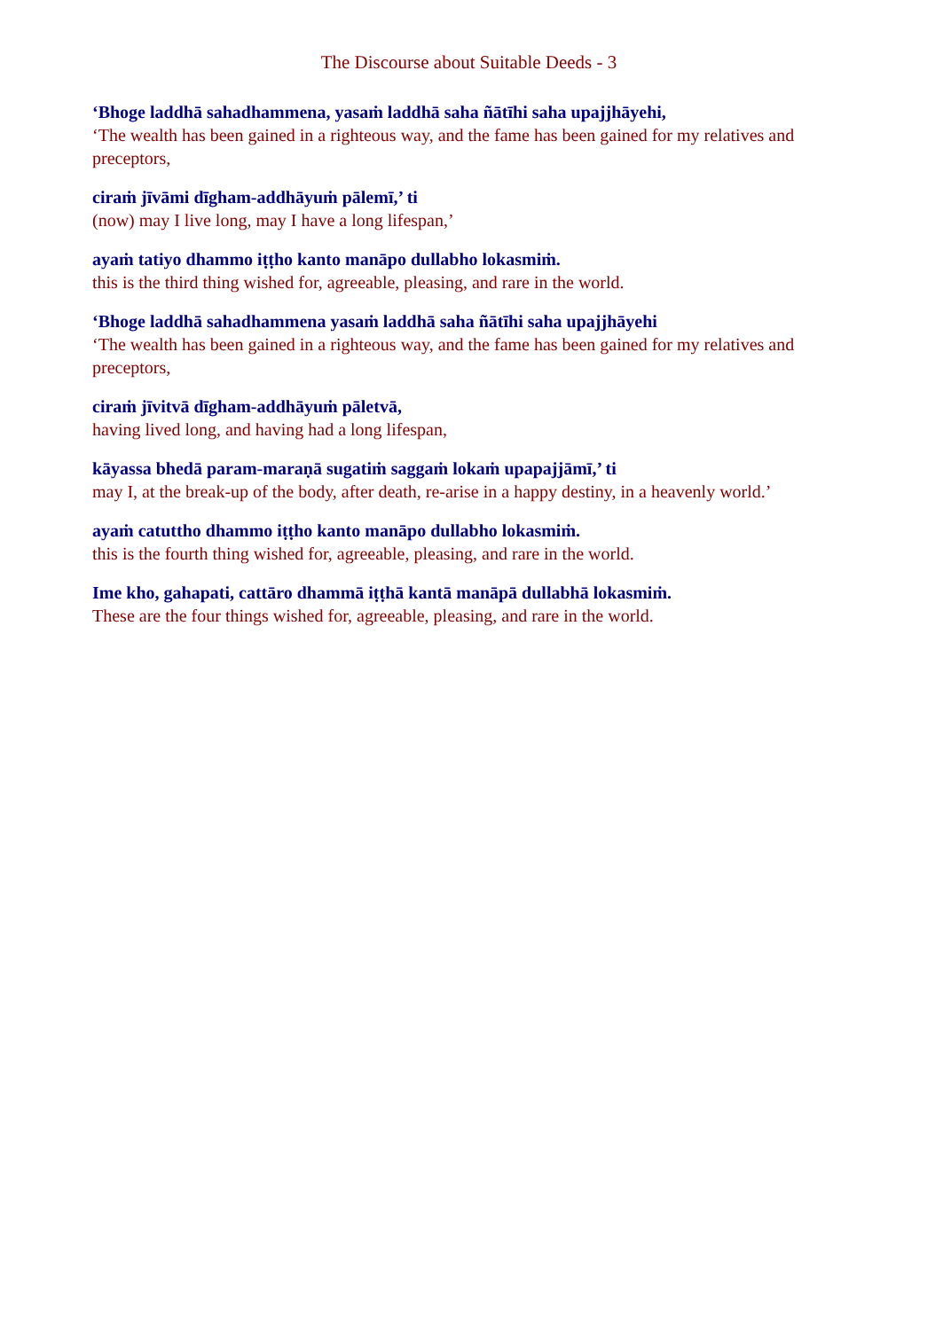The Discourse about Suitable Deeds - 3
‘Bhoge laddhā sahadhammena, yasaṁ laddhā saha ñātīhi saha upajjhāyehi,
‘The wealth has been gained in a righteous way, and the fame has been gained for my relatives and preceptors,
ciraṁ jīvāmi dīgham-addhāyuṁ pālemī,’ ti
(now) may I live long, may I have a long lifespan,’
ayaṁ tatiyo dhammo iṭṭho kanto manāpo dullabho lokasmiṁ.
this is the third thing wished for, agreeable, pleasing, and rare in the world.
‘Bhoge laddhā sahadhammena yasaṁ laddhā saha ñātīhi saha upajjhāyehi
‘The wealth has been gained in a righteous way, and the fame has been gained for my relatives and preceptors,
ciraṁ jīvitvā dīgham-addhāyuṁ pāletvā,
having lived long, and having had a long lifespan,
kāyassa bhedā param-maraṇā sugatiṁ saggaṁ lokaṁ upapajjāmī,’ ti
may I, at the break-up of the body, after death, re-arise in a happy destiny, in a heavenly world.’
ayaṁ catuttho dhammo iṭṭho kanto manāpo dullabho lokasmiṁ.
this is the fourth thing wished for, agreeable, pleasing, and rare in the world.
Ime kho, gahapati, cattāro dhammā iṭṭhā kantā manāpā dullabhā lokasmiṁ.
These are the four things wished for, agreeable, pleasing, and rare in the world.